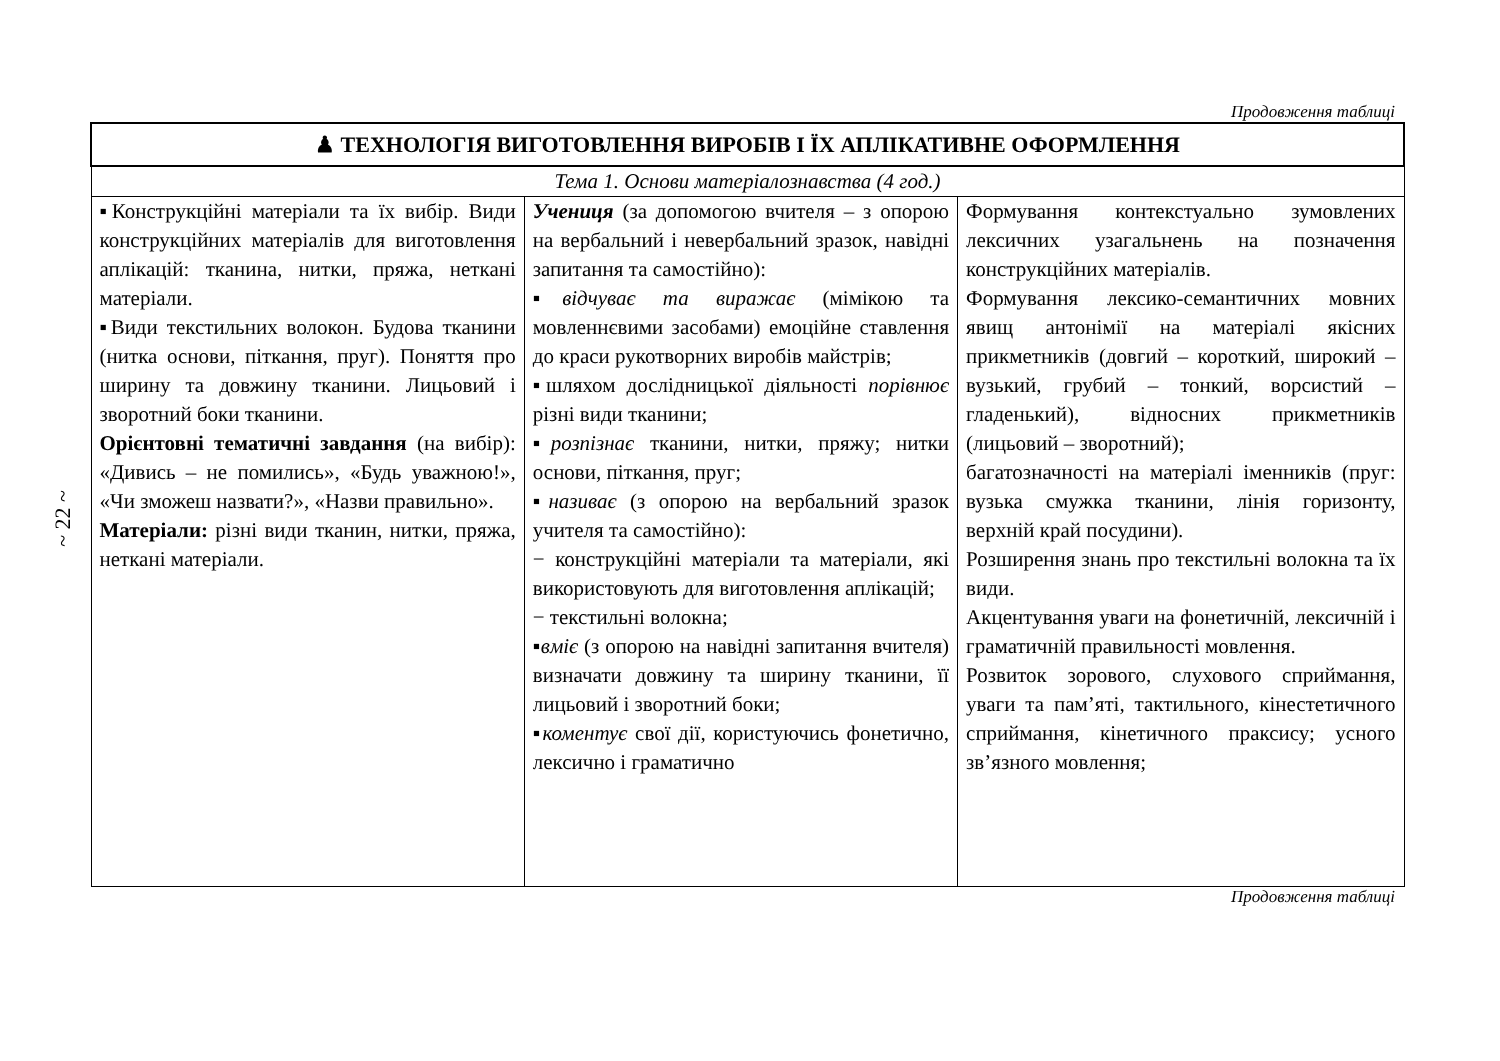~ 22 ~
Продовження таблиці
| ♟ ТЕХНОЛОГІЯ ВИГОТОВЛЕННЯ ВИРОБІВ І ЇХ АПЛІКАТИВНЕ ОФОРМЛЕННЯ | | |
| Тема 1. Основи матеріалознавства (4 год.) | | |
| ▪Конструкційні матеріали та їх вибір. Види конструкційних матеріалів для виготовлення аплікацій: тканина, нитки, пряжа, неткані матеріали. ▪Види текстильних волокон. Будова тканини (нитка основи, піткання, пруг). Поняття про ширину та довжину тканини. Лицьовий і зворотний боки тканини. Орієнтовні тематичні завдання (на вибір): «Дивись – не помились», «Будь уважною!», «Чи зможеш назвати?», «Назви правильно». Матеріали: різні види тканин, нитки, пряжа, неткані матеріали. | Учениця (за допомогою вчителя – з опорою на вербальний і невербальний зразок, навідні запитання та самостійно): ▪ відчуває та виражає (мімікою та мовленнєвими засобами) емоційне ставлення до краси рукотворних виробів майстрів; ▪шляхом дослідницької діяльності порівнює різні види тканини; ▪ розпізнає тканини, нитки, пряжу; нитки основи, піткання, пруг; ▪ називає (з опорою на вербальний зразок учителя та самостійно): − конструкційні матеріали та матеріали, які використовують для виготовлення аплікацій; − текстильні волокна; ▪ вміє (з опорою на навідні запитання вчителя) визначати довжину та ширину тканини, її лицьовий і зворотний боки; ▪ коментує свої дії, користуючись фонетично, лексично і граматично | Формування контекстуально зумовлених лексичних узагальнень на позначення конструкційних матеріалів. Формування лексико-семантичних мовних явищ антонімії на матеріалі якісних прикметників (довгий – короткий, широкий – вузький, грубий – тонкий, ворсистий – гладенький), відносних прикметників (лицьовий – зворотний); багатозначності на матеріалі іменників (пруг: вузька смужка тканини, лінія горизонту, верхній край посудини). Розширення знань про текстильні волокна та їх види. Акцентування уваги на фонетичній, лексичній і граматичній правильності мовлення. Розвиток зорового, слухового сприймання, уваги та пам’яті, тактильного, кінестетичного сприймання, кінетичного праксису; усного зв’язного мовлення; |
Продовження таблиці